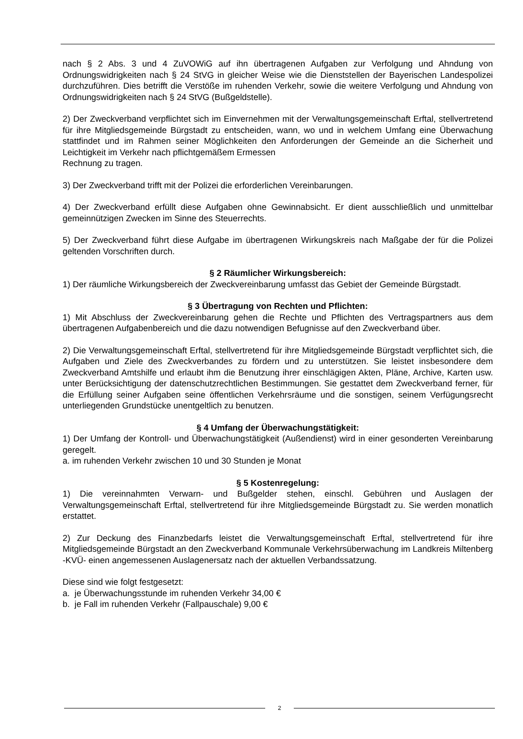nach § 2 Abs. 3 und 4 ZuVOWiG auf ihn übertragenen Aufgaben zur Verfolgung und Ahndung von Ordnungswidrigkeiten nach § 24 StVG in gleicher Weise wie die Dienststellen der Bayerischen Landespolizei durchzuführen. Dies betrifft die Verstöße im ruhenden Verkehr, sowie die weitere Verfolgung und Ahndung von Ordnungswidrigkeiten nach § 24 StVG (Bußgeldstelle).
2) Der Zweckverband verpflichtet sich im Einvernehmen mit der Verwaltungsgemeinschaft Erftal, stellvertretend für ihre Mitgliedsgemeinde Bürgstadt zu entscheiden, wann, wo und in welchem Umfang eine Überwachung stattfindet und im Rahmen seiner Möglichkeiten den Anforderungen der Gemeinde an die Sicherheit und Leichtigkeit im Verkehr nach pflichtgemäßem Ermessen
Rechnung zu tragen.
3) Der Zweckverband trifft mit der Polizei die erforderlichen Vereinbarungen.
4) Der Zweckverband erfüllt diese Aufgaben ohne Gewinnabsicht. Er dient ausschließlich und unmittelbar gemeinnützigen Zwecken im Sinne des Steuerrechts.
5) Der Zweckverband führt diese Aufgabe im übertragenen Wirkungskreis nach Maßgabe der für die Polizei geltenden Vorschriften durch.
§ 2 Räumlicher Wirkungsbereich:
1) Der räumliche Wirkungsbereich der Zweckvereinbarung umfasst das Gebiet der Gemeinde Bürgstadt.
§ 3 Übertragung von Rechten und Pflichten:
1) Mit Abschluss der Zweckvereinbarung gehen die Rechte und Pflichten des Vertragspartners aus dem übertragenen Aufgabenbereich und die dazu notwendigen Befugnisse auf den Zweckverband über.
2) Die Verwaltungsgemeinschaft Erftal, stellvertretend für ihre Mitgliedsgemeinde Bürgstadt verpflichtet sich, die Aufgaben und Ziele des Zweckverbandes zu fördern und zu unterstützen. Sie leistet insbesondere dem Zweckverband Amtshilfe und erlaubt ihm die Benutzung ihrer einschlägigen Akten, Pläne, Archive, Karten usw. unter Berücksichtigung der datenschutzrechtlichen Bestimmungen. Sie gestattet dem Zweckverband ferner, für die Erfüllung seiner Aufgaben seine öffentlichen Verkehrsräume und die sonstigen, seinem Verfügungsrecht unterliegenden Grundstücke unentgeltlich zu benutzen.
§ 4 Umfang der Überwachungstätigkeit:
1) Der Umfang der Kontroll- und Überwachungstätigkeit (Außendienst) wird in einer gesonderten Vereinbarung geregelt.
a. im ruhenden Verkehr zwischen 10 und 30 Stunden je Monat
§ 5 Kostenregelung:
1) Die vereinnahmten Verwarn- und Bußgelder stehen, einschl. Gebühren und Auslagen der Verwaltungsgemeinschaft Erftal, stellvertretend für ihre Mitgliedsgemeinde Bürgstadt zu. Sie werden monatlich erstattet.
2) Zur Deckung des Finanzbedarfs leistet die Verwaltungsgemeinschaft Erftal, stellvertretend für ihre Mitgliedsgemeinde Bürgstadt an den Zweckverband Kommunale Verkehrsüberwachung im Landkreis Miltenberg -KVÜ- einen angemessenen Auslagenersatz nach der aktuellen Verbandssatzung.
Diese sind wie folgt festgesetzt:
a. je Überwachungsstunde im ruhenden Verkehr 34,00 €
b. je Fall im ruhenden Verkehr (Fallpauschale) 9,00 €
2